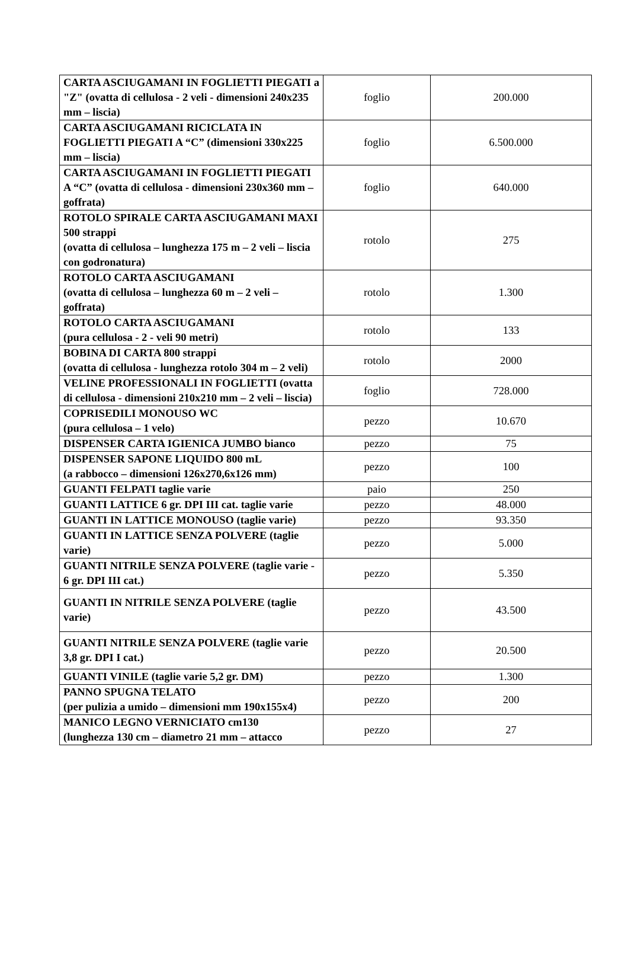| CARTA ASCIUGAMANI IN FOGLIETTI PIEGATI a "Z" (ovatta di cellulosa - 2 veli - dimensioni 240x235 mm – liscia) | foglio | 200.000 |
| CARTA ASCIUGAMANI RICICLATA IN FOGLIETTI PIEGATI A “C” (dimensioni 330x225 mm – liscia) | foglio | 6.500.000 |
| CARTA ASCIUGAMANI IN FOGLIETTI PIEGATI A “C” (ovatta di cellulosa - dimensioni 230x360 mm – goffrata) | foglio | 640.000 |
| ROTOLO SPIRALE CARTA ASCIUGAMANI MAXI 500 strappi (ovatta di cellulosa – lunghezza 175 m – 2 veli – liscia con godronatura) | rotolo | 275 |
| ROTOLO CARTA ASCIUGAMANI (ovatta di cellulosa – lunghezza 60 m – 2 veli – goffrata) | rotolo | 1.300 |
| ROTOLO CARTA ASCIUGAMANI (pura cellulosa - 2 - veli 90 metri) | rotolo | 133 |
| BOBINA DI CARTA 800 strappi (ovatta di cellulosa - lunghezza rotolo 304 m – 2 veli) | rotolo | 2000 |
| VELINE PROFESSIONALI IN FOGLIETTI (ovatta di cellulosa - dimensioni 210x210 mm – 2 veli – liscia) | foglio | 728.000 |
| COPRISEDILI MONOUSO WC (pura cellulosa – 1 velo) | pezzo | 10.670 |
| DISPENSER CARTA IGIENICA JUMBO bianco | pezzo | 75 |
| DISPENSER SAPONE LIQUIDO 800 mL (a rabbocco – dimensioni 126x270,6x126 mm) | pezzo | 100 |
| GUANTI FELPATI taglie varie | paio | 250 |
| GUANTI LATTICE 6 gr. DPI III cat. taglie varie | pezzo | 48.000 |
| GUANTI IN LATTICE MONOUSO (taglie varie) | pezzo | 93.350 |
| GUANTI IN LATTICE SENZA POLVERE (taglie varie) | pezzo | 5.000 |
| GUANTI NITRILE SENZA POLVERE (taglie varie - 6 gr. DPI III cat.) | pezzo | 5.350 |
| GUANTI IN NITRILE SENZA POLVERE (taglie varie) | pezzo | 43.500 |
| GUANTI NITRILE SENZA POLVERE (taglie varie 3,8 gr. DPI I cat.) | pezzo | 20.500 |
| GUANTI VINILE (taglie varie 5,2 gr. DM) | pezzo | 1.300 |
| PANNO SPUGNA TELATO (per pulizia a umido – dimensioni mm 190x155x4) | pezzo | 200 |
| MANICO LEGNO VERNICIATO cm130 (lunghezza 130 cm – diametro 21 mm – attacco | pezzo | 27 |